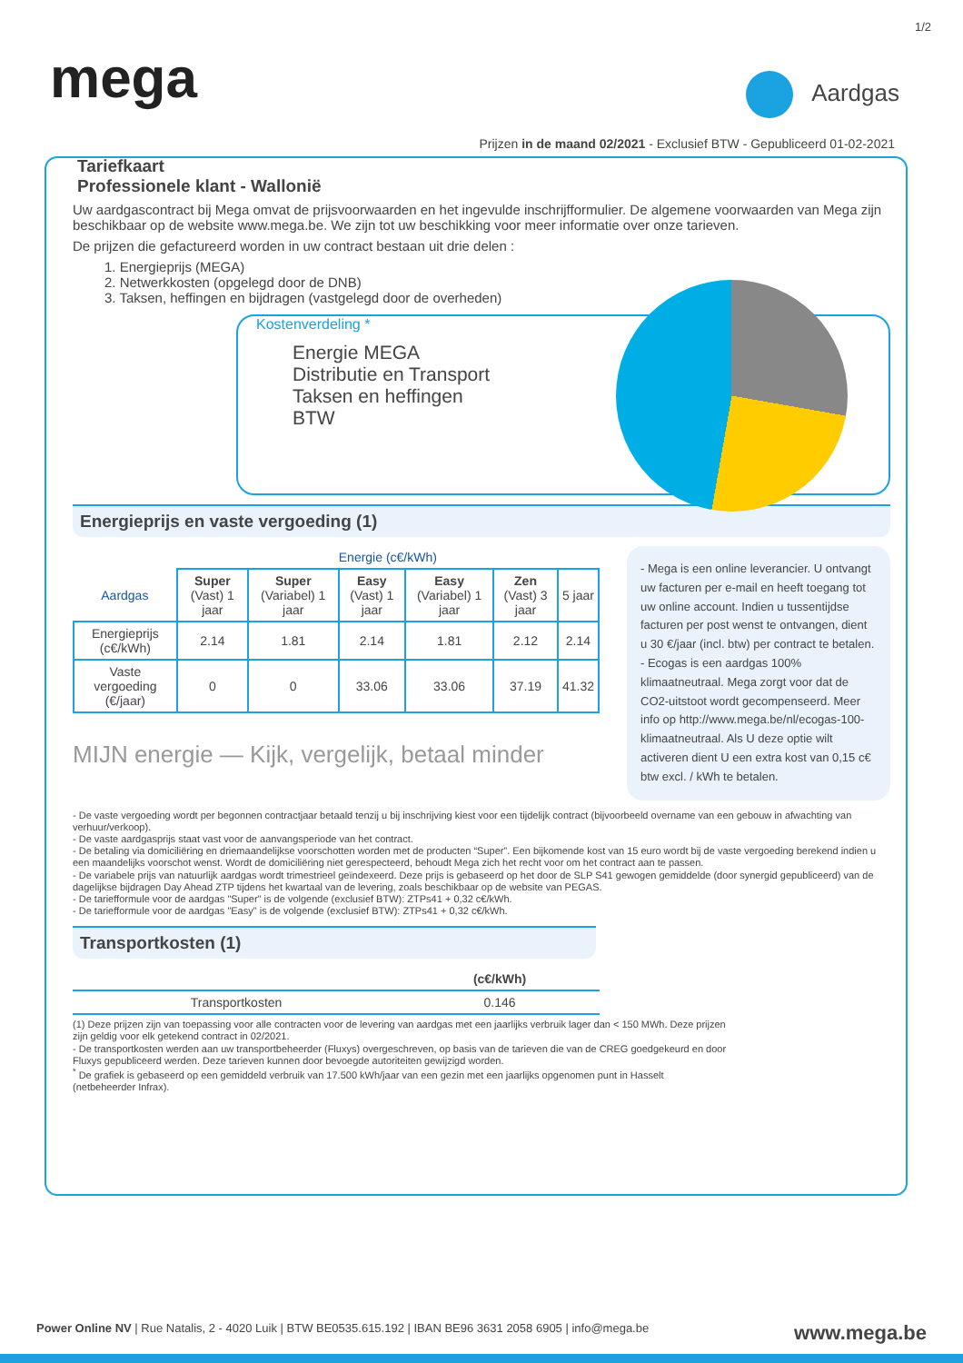1/2
mega Aardgas
Prijzen in de maand 02/2021 - Exclusief BTW - Gepubliceerd 01-02-2021
Tariefkaart
Professionele klant - Wallonië
Uw aardgascontract bij Mega omvat de prijsvoorwaarden en het ingevulde inschrijfformulier. De algemene voorwaarden van Mega zijn beschikbaar op de website www.mega.be. We zijn tot uw beschikking voor meer informatie over onze tarieven.
De prijzen die gefactureerd worden in uw contract bestaan uit drie delen :
1. Energieprijs (MEGA)
2. Netwerkkosten (opgelegd door de DNB)
3. Taksen, heffingen en bijdragen (vastgelegd door de overheden)
Kostenverdeling *
Energie MEGA
Distributie en Transport
Taksen en heffingen
BTW
Energieprijs en vaste vergoeding (1)
- Mega is een online leverancier. U ontvangt uw facturen per e-mail en heeft toegang tot uw online account. Indien u tussentijdse facturen per post wenst te ontvangen, dient u 30 €/jaar (incl. btw) per contract te betalen.
- Ecogas is een aardgas 100% klimaatneutraal. Mega zorgt voor dat de CO2-uitstoot wordt gecompenseerd. Meer info op http://www.mega.be/nl/ecogas-100-klimaatneutraal. Als U deze optie wilt activeren dient U een extra kost van 0,15 c€ btw excl. / kWh te betalen.
| | Energie (c€/kWh) | | | | | |
| --- | --- | --- | --- | --- | --- | --- |
| Aardgas | Super (Vast) 1 jaar | Super (Variabel) 1 jaar | Easy (Vast) 1 jaar | Easy (Variabel) 1 jaar | Zen (Vast) 3 jaar | 5 jaar |
| Energieprijs (c€/kWh) | 2.14 | 1.81 | 2.14 | 1.81 | 2.12 | 2.14 |
| Vaste vergoeding (€/jaar) | 0 | 0 | 33.06 | 33.06 | 37.19 | 41.32 |
MIJN energie — Kijk, vergelijk, betaal minder
- De vaste vergoeding wordt per begonnen contractjaar betaald tenzij u bij inschrijving kiest voor een tijdelijk contract (bijvoorbeeld overname van een gebouw in afwachting van verhuur/verkoop).
- De vaste aardgasprijs staat vast voor de aanvangsperiode van het contract.
- De betaling via domiciliëring en driemaandelijkse voorschotten worden met de producten “Super”. Een bijkomende kost van 15 euro wordt bij de vaste vergoeding berekend indien u een maandelijks voorschot wenst. Wordt de domiciliëring niet gerespecteerd, behoudt Mega zich het recht voor om het contract aan te passen.
- De variabele prijs van natuurlijk aardgas wordt trimestrieel geïndexeerd. Deze prijs is gebaseerd op het door de SLP S41 gewogen gemiddelde (door synergid gepubliceerd) van de dagelijkse bijdragen Day Ahead ZTP tijdens het kwartaal van de levering, zoals beschikbaar op de website van PEGAS.
- De tariefformule voor de aardgas "Super" is de volgende (exclusief BTW): ZTPs41 + 0,32 c€/kWh.
- De tariefformule voor de aardgas "Easy" is de volgende (exclusief BTW): ZTPs41 + 0,32 c€/kWh.
Transportkosten (1)
| | (c€/kWh) |
| --- | --- |
| Transportkosten | 0.146 |
(1) Deze prijzen zijn van toepassing voor alle contracten voor de levering van aardgas met een jaarlijks verbruik lager dan < 150 MWh. Deze prijzen zijn geldig voor elk getekend contract in 02/2021.
- De transportkosten werden aan uw transportbeheerder (Fluxys) overgeschreven, op basis van de tarieven die van de CREG goedgekeurd en door Fluxys gepubliceerd werden. Deze tarieven kunnen door bevoegde autoriteiten gewijzigd worden.
<sup>*</sup> De grafiek is gebaseerd op een gemiddeld verbruik van 17.500 kWh/jaar van een gezin met een jaarlijks opgenomen punt in Hasselt (netbeheerder Infrax).
Power Online NV | Rue Natalis, 2 - 4020 Luik | BTW BE0535.615.192 | IBAN BE96 3631 2058 6905 | info@mega.be www.mega.be